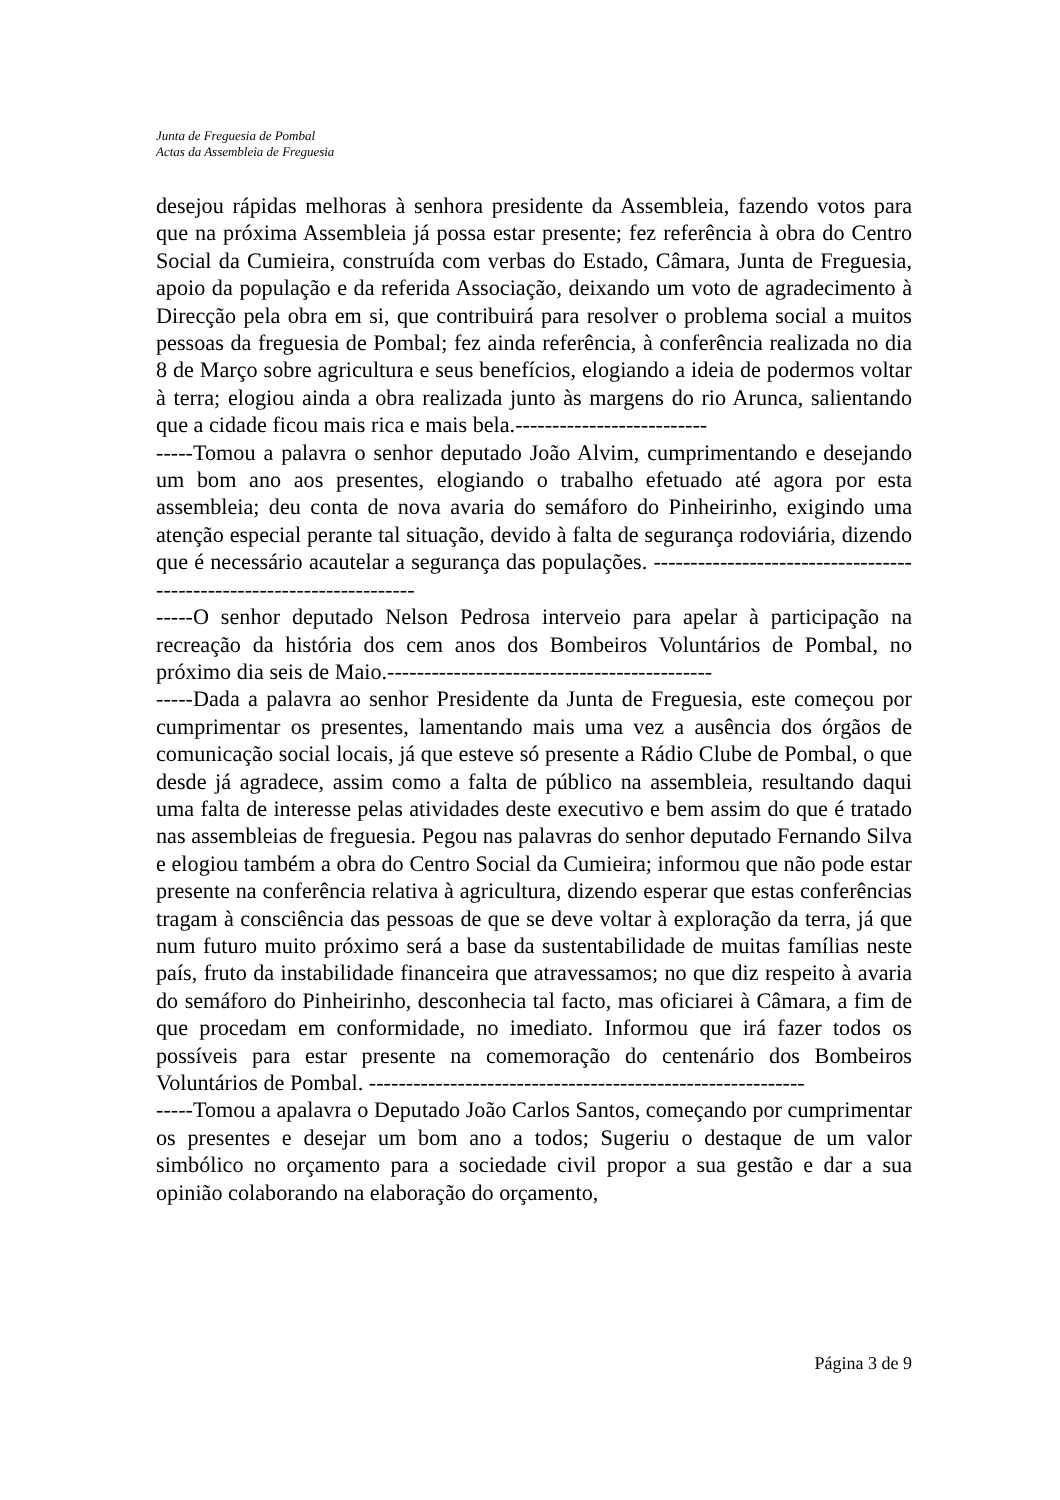Junta de Freguesia de Pombal
Actas da Assembleia de Freguesia
desejou rápidas melhoras à senhora presidente da Assembleia, fazendo votos para que na próxima Assembleia já possa estar presente; fez referência à obra do Centro Social da Cumieira, construída com verbas do Estado, Câmara, Junta de Freguesia, apoio da população e da referida Associação, deixando um voto de agradecimento à Direcção pela obra em si, que contribuirá para resolver o problema social a muitos pessoas da freguesia de Pombal; fez ainda referência, à conferência realizada no dia 8 de Março sobre agricultura e seus benefícios, elogiando a ideia de podermos voltar à terra; elogiou ainda a obra realizada junto às margens do rio Arunca, salientando que a cidade ficou mais rica e mais bela.--------------------------
-----Tomou a palavra o senhor deputado João Alvim, cumprimentando e desejando um bom ano aos presentes, elogiando o trabalho efetuado até agora por esta assembleia; deu conta de nova avaria do semáforo do Pinheirinho, exigindo uma atenção especial perante tal situação, devido à falta de segurança rodoviária, dizendo que é necessário acautelar a segurança das populações. ----------------------------------------------------------------------
-----O senhor deputado Nelson Pedrosa interveio para apelar à participação na recreação da história dos cem anos dos Bombeiros Voluntários de Pombal, no próximo dia seis de Maio.--------------------------------------------
-----Dada a palavra ao senhor Presidente da Junta de Freguesia, este começou por cumprimentar os presentes, lamentando mais uma vez a ausência dos órgãos de comunicação social locais, já que esteve só presente a Rádio Clube de Pombal, o que desde já agradece, assim como a falta de público na assembleia, resultando daqui uma falta de interesse pelas atividades deste executivo e bem assim do que é tratado nas assembleias de freguesia. Pegou nas palavras do senhor deputado Fernando Silva e elogiou também a obra do Centro Social da Cumieira; informou que não pode estar presente na conferência relativa à agricultura, dizendo esperar que estas conferências tragam à consciência das pessoas de que se deve voltar à exploração da terra, já que num futuro muito próximo será a base da sustentabilidade de muitas famílias neste país, fruto da instabilidade financeira que atravessamos; no que diz respeito à avaria do semáforo do Pinheirinho, desconhecia tal facto, mas oficiarei à Câmara, a fim de que procedam em conformidade, no imediato. Informou que irá fazer todos os possíveis para estar presente na comemoração do centenário dos Bombeiros Voluntários de Pombal. -----------------------------------------------------------
-----Tomou a apalavra o Deputado João Carlos Santos, começando por cumprimentar os presentes e desejar um bom ano a todos; Sugeriu o destaque de um valor simbólico no orçamento para a sociedade civil propor a sua gestão e dar a sua opinião colaborando na elaboração do orçamento,
Página 3 de 9